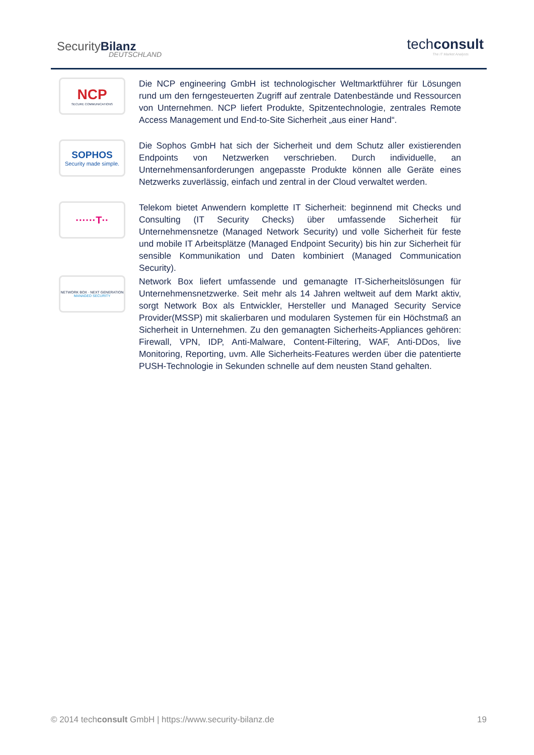SecurityBilanz
DEUTSCHLAND
techconsult
The IT Market Analysts
NCP
SECURE COMMUNICATIONS
Die NCP engineering GmbH ist technologischer Weltmarktführer für Lösungen rund um den ferngesteuerten Zugriff auf zentrale Datenbestände und Ressourcen von Unternehmen. NCP liefert Produkte, Spitzentechnologie, zentrales Remote Access Management und End-to-Site Sicherheit „aus einer Hand“.
SOPHOS
Security made simple.
Die Sophos GmbH hat sich der Sicherheit und dem Schutz aller existierenden Endpoints von Netzwerken verschrieben. Durch individuelle, an Unternehmensanforderungen angepasste Produkte können alle Geräte eines Netzwerks zuverlässig, einfach und zentral in der Cloud verwaltet werden.
······T··
Telekom bietet Anwendern komplette IT Sicherheit: beginnend mit Checks und Consulting (IT Security Checks) über umfassende Sicherheit für Unternehmensnetze (Managed Network Security) und volle Sicherheit für feste und mobile IT Arbeitsplätze (Managed Endpoint Security) bis hin zur Sicherheit für sensible Kommunikation und Daten kombiniert (Managed Communication Security).
NETWORK BOX · NEXT GENERATION
MANAGED SECURITY
Network Box liefert umfassende und gemanagte IT-Sicherheitslösungen für Unternehmensnetzwerke. Seit mehr als 14 Jahren weltweit auf dem Markt aktiv, sorgt Network Box als Entwickler, Hersteller und Managed Security Service Provider(MSSP) mit skalierbaren und modularen Systemen für ein Höchstmaß an Sicherheit in Unternehmen. Zu den gemanagten Sicherheits-Appliances gehören: Firewall, VPN, IDP, Anti-Malware, Content-Filtering, WAF, Anti-DDos, live Monitoring, Reporting, uvm. Alle Sicherheits-Features werden über die patentierte PUSH-Technologie in Sekunden schnelle auf dem neusten Stand gehalten.
© 2014 techconsult GmbH | https://www.security-bilanz.de 19